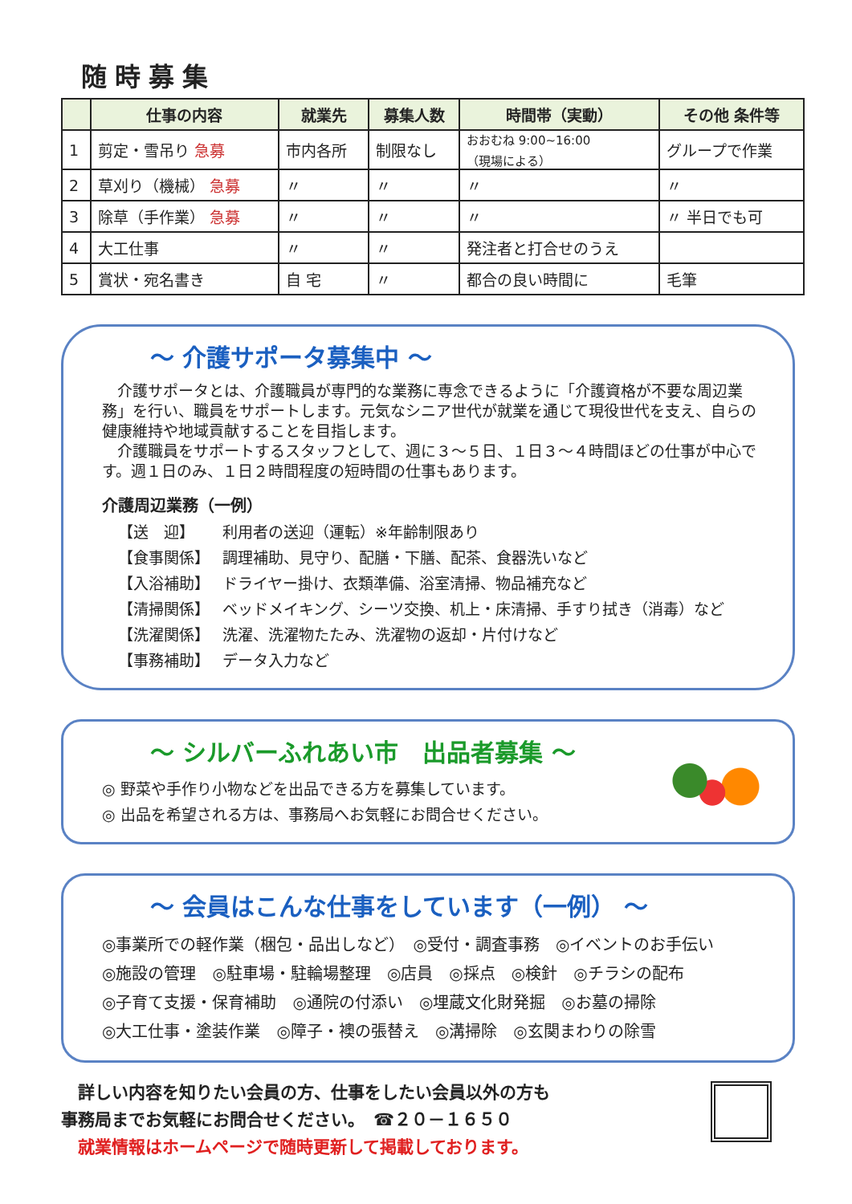随時募集
| | 仕事の内容 | 就業先 | 募集人数 | 時間帯（実動） | その他 条件等 |
| --- | --- | --- | --- | --- | --- |
| 1 | 剪定・雪吊り 急募 | 市内各所 | 制限なし | おおむね 9:00~16:00 （現場による） | グループで作業 |
| 2 | 草刈り（機械） 急募 | 〃 | 〃 | 〃 | 〃 |
| 3 | 除草（手作業） 急募 | 〃 | 〃 | 〃 | 〃 半日でも可 |
| 4 | 大工仕事 | 〃 | 〃 | 発注者と打合せのうえ | |
| 5 | 賞状・宛名書き | 自 宅 | 〃 | 都合の良い時間に | 毛筆 |
～ 介護サポータ募集中 ～
　介護サポータとは、介護職員が専門的な業務に専念できるように「介護資格が不要な周辺業務」を行い、職員をサポートします。元気なシニア世代が就業を通じて現役世代を支え、自らの健康維持や地域貢献することを目指します。
　介護職員をサポートするスタッフとして、週に３～５日、１日３～４時間ほどの仕事が中心です。週１日のみ、１日２時間程度の短時間の仕事もあります。
介護周辺業務（一例）
【送　迎】 利用者の送迎（運転）※年齢制限あり
【食事関係】 調理補助、見守り、配膳・下膳、配茶、食器洗いなど
【入浴補助】 ドライヤー掛け、衣類準備、浴室清掃、物品補充など
【清掃関係】 ベッドメイキング、シーツ交換、机上・床清掃、手すり拭き（消毒）など
【洗濯関係】 洗濯、洗濯物たたみ、洗濯物の返却・片付けなど
【事務補助】 データ入力など
～ シルバーふれあい市　出品者募集 ～
◎ 野菜や手作り小物などを出品できる方を募集しています。
◎ 出品を希望される方は、事務局へお気軽にお問合せください。
～ 会員はこんな仕事をしています（一例） ～
◎事業所での軽作業（梱包・品出しなど）　◎受付・調査事務　◎イベントのお手伝い
◎施設の管理　◎駐車場・駐輪場整理　◎店員　◎採点　◎検針　◎チラシの配布
◎子育て支援・保育補助　◎通院の付添い　◎埋蔵文化財発掘　◎お墓の掃除
◎大工仕事・塗装作業　◎障子・襖の張替え　◎溝掃除　◎玄関まわりの除雪
　詳しい内容を知りたい会員の方、仕事をしたい会員以外の方も
事務局までお気軽にお問合せください。　☎２０－１６５０
　就業情報はホームページで随時更新して掲載しております。